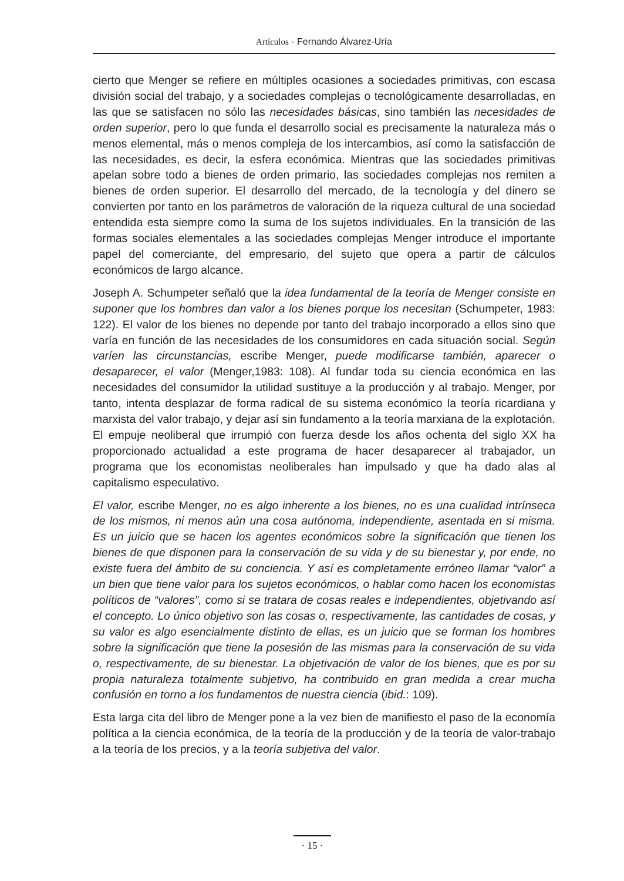Artículos · Fernando Álvarez-Uría
cierto que Menger se refiere en múltiples ocasiones a sociedades primitivas, con escasa división social del trabajo, y a sociedades complejas o tecnológicamente desarrolladas, en las que se satisfacen no sólo las necesidades básicas, sino también las necesidades de orden superior, pero lo que funda el desarrollo social es precisamente la naturaleza más o menos elemental, más o menos compleja de los intercambios, así como la satisfacción de las necesidades, es decir, la esfera económica. Mientras que las sociedades primitivas apelan sobre todo a bienes de orden primario, las sociedades complejas nos remiten a bienes de orden superior. El desarrollo del mercado, de la tecnología y del dinero se convierten por tanto en los parámetros de valoración de la riqueza cultural de una sociedad entendida esta siempre como la suma de los sujetos individuales. En la transición de las formas sociales elementales a las sociedades complejas Menger introduce el importante papel del comerciante, del empresario, del sujeto que opera a partir de cálculos económicos de largo alcance.
Joseph A. Schumpeter señaló que la idea fundamental de la teoría de Menger consiste en suponer que los hombres dan valor a los bienes porque los necesitan (Schumpeter, 1983: 122). El valor de los bienes no depende por tanto del trabajo incorporado a ellos sino que varía en función de las necesidades de los consumidores en cada situación social. Según varíen las circunstancias, escribe Menger, puede modificarse también, aparecer o desaparecer, el valor (Menger,1983: 108). Al fundar toda su ciencia económica en las necesidades del consumidor la utilidad sustituye a la producción y al trabajo. Menger, por tanto, intenta desplazar de forma radical de su sistema económico la teoría ricardiana y marxista del valor trabajo, y dejar así sin fundamento a la teoría marxiana de la explotación. El empuje neoliberal que irrumpió con fuerza desde los años ochenta del siglo XX ha proporcionado actualidad a este programa de hacer desaparecer al trabajador, un programa que los economistas neoliberales han impulsado y que ha dado alas al capitalismo especulativo.
El valor, escribe Menger, no es algo inherente a los bienes, no es una cualidad intrínseca de los mismos, ni menos aún una cosa autónoma, independiente, asentada en si misma. Es un juicio que se hacen los agentes económicos sobre la significación que tienen los bienes de que disponen para la conservación de su vida y de su bienestar y, por ende, no existe fuera del ámbito de su conciencia. Y así es completamente erróneo llamar “valor” a un bien que tiene valor para los sujetos económicos, o hablar como hacen los economistas políticos de “valores”, como si se tratara de cosas reales e independientes, objetivando así el concepto. Lo único objetivo son las cosas o, respectivamente, las cantidades de cosas, y su valor es algo esencialmente distinto de ellas, es un juicio que se forman los hombres sobre la significación que tiene la posesión de las mismas para la conservación de su vida o, respectivamente, de su bienestar. La objetivación de valor de los bienes, que es por su propia naturaleza totalmente subjetivo, ha contribuido en gran medida a crear mucha confusión en torno a los fundamentos de nuestra ciencia (ibid.: 109).
Esta larga cita del libro de Menger pone a la vez bien de manifiesto el paso de la economía política a la ciencia económica, de la teoría de la producción y de la teoría de valor-trabajo a la teoría de los precios, y a la teoría subjetiva del valor.
· 15 ·